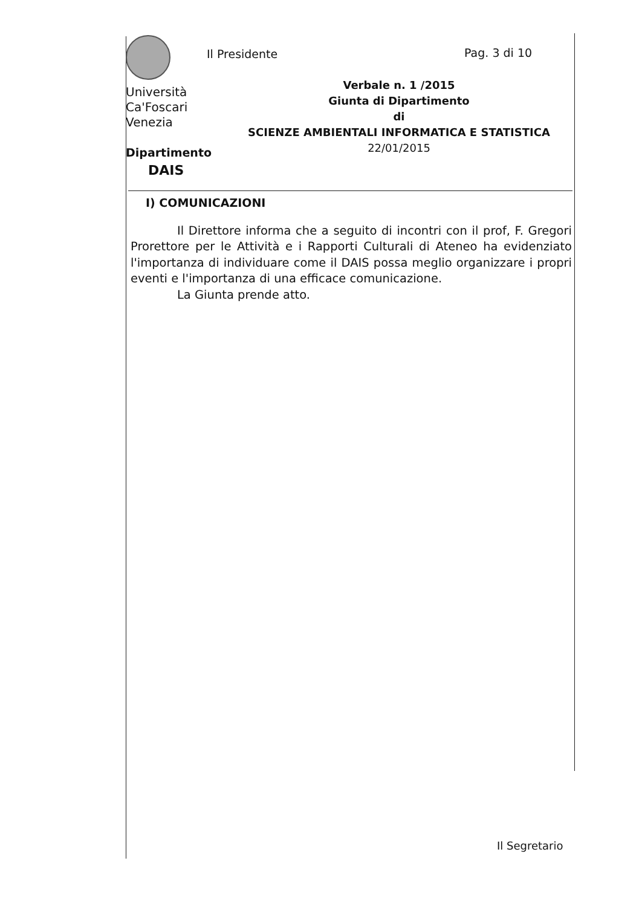Università
Ca'Foscari
Venezia
Dipartimento
DAIS
Il Presidente Pag. 3 di 10
Verbale n. 1 /2015
Giunta di Dipartimento
di
SCIENZE AMBIENTALI INFORMATICA E STATISTICA
22/01/2015
I) COMUNICAZIONI
Il Direttore informa che a seguito di incontri con il prof, F. Gregori Prorettore per le Attività e i Rapporti Culturali di Ateneo ha evidenziato l'importanza di individuare come il DAIS possa meglio organizzare i propri eventi e l'importanza di una efficace comunicazione.
La Giunta prende atto.
Il Segretario